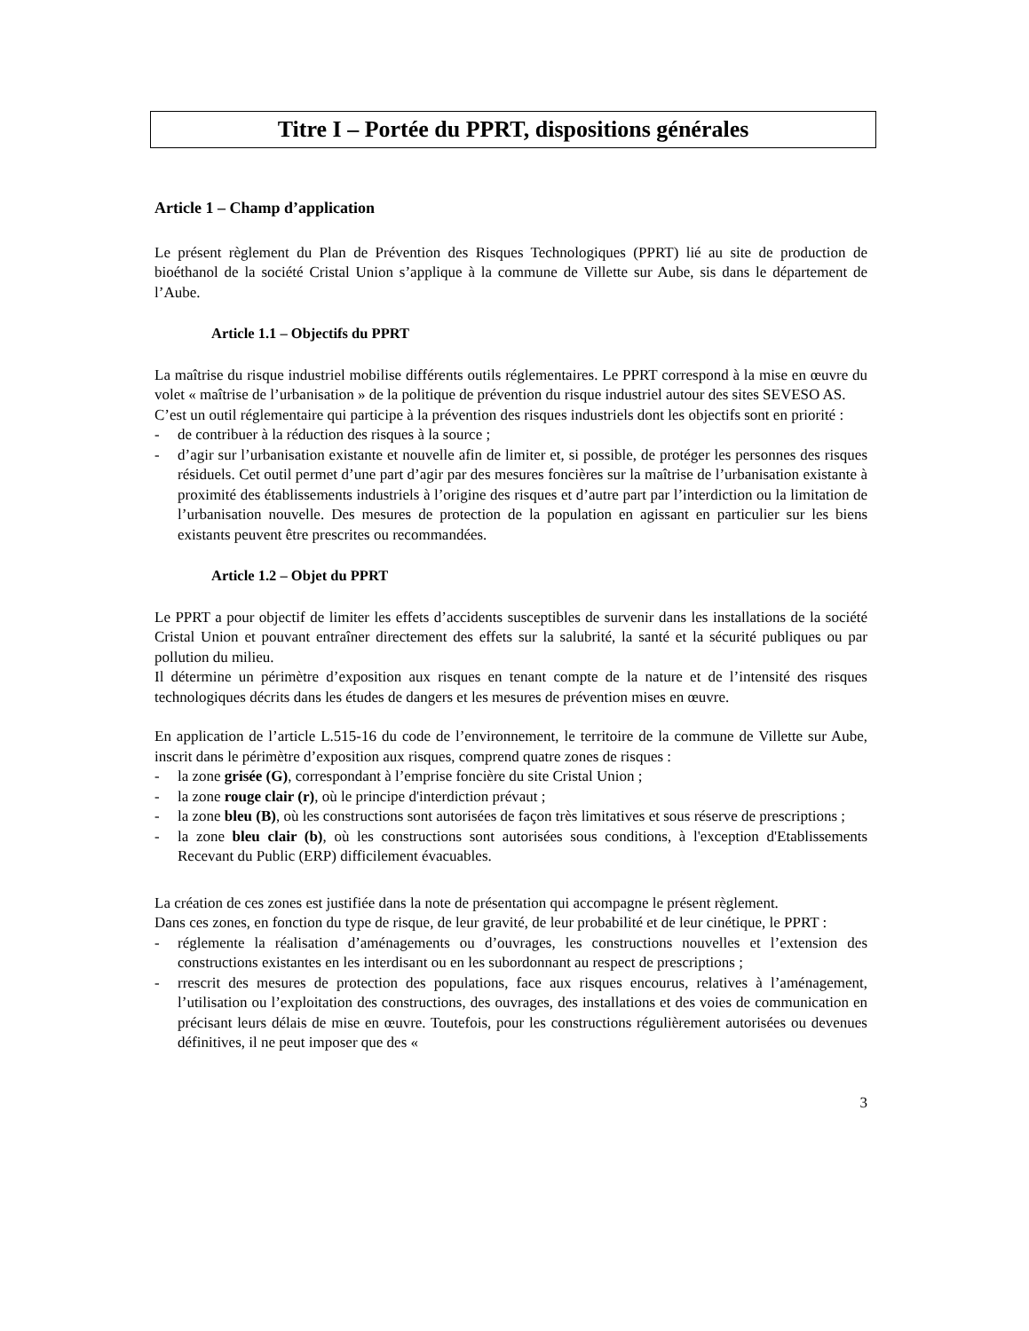Titre I – Portée du PPRT, dispositions générales
Article 1 – Champ d’application
Le présent règlement du Plan de Prévention des Risques Technologiques (PPRT) lié au site de production de bioéthanol de la société Cristal Union s’applique à la commune de Villette sur Aube, sis dans le département de l’Aube.
Article 1.1 – Objectifs du PPRT
La maîtrise du risque industriel mobilise différents outils réglementaires. Le PPRT correspond à la mise en œuvre du volet « maîtrise de l’urbanisation » de la politique de prévention du risque industriel autour des sites SEVESO AS.
C’est un outil réglementaire qui participe à la prévention des risques industriels dont les objectifs sont en priorité :
- de contribuer à la réduction des risques à la source ;
- d’agir sur l’urbanisation existante et nouvelle afin de limiter et, si possible, de protéger les personnes des risques résiduels. Cet outil permet d’une part d’agir par des mesures foncières sur la maîtrise de l’urbanisation existante à proximité des établissements industriels à l’origine des risques et d’autre part par l’interdiction ou la limitation de l’urbanisation nouvelle. Des mesures de protection de la population en agissant en particulier sur les biens existants peuvent être prescrites ou recommandées.
Article 1.2 – Objet du PPRT
Le PPRT a pour objectif de limiter les effets d’accidents susceptibles de survenir dans les installations de la société Cristal Union et pouvant entraîner directement des effets sur la salubrité, la santé et la sécurité publiques ou par pollution du milieu.
Il détermine un périmètre d’exposition aux risques en tenant compte de la nature et de l’intensité des risques technologiques décrits dans les études de dangers et les mesures de prévention mises en œuvre.
En application de l’article L.515-16 du code de l’environnement, le territoire de la commune de Villette sur Aube, inscrit dans le périmètre d’exposition aux risques, comprend quatre zones de risques :
- la zone grisée (G), correspondant à l’emprise foncière du site Cristal Union ;
- la zone rouge clair (r), où le principe d'interdiction prévaut ;
- la zone bleu (B), où les constructions sont autorisées de façon très limitatives et sous réserve de prescriptions ;
- la zone bleu clair (b), où les constructions sont autorisées sous conditions, à l'exception d'Etablissements Recevant du Public (ERP) difficilement évacuables.
La création de ces zones est justifiée dans la note de présentation qui accompagne le présent règlement.
Dans ces zones, en fonction du type de risque, de leur gravité, de leur probabilité et de leur cinétique, le PPRT :
- réglemente la réalisation d’aménagements ou d’ouvrages, les constructions nouvelles et l’extension des constructions existantes en les interdisant ou en les subordonnant au respect de prescriptions ;
- rrescrit des mesures de protection des populations, face aux risques encourus, relatives à l’aménagement, l’utilisation ou l’exploitation des constructions, des ouvrages, des installations et des voies de communication en précisant leurs délais de mise en œuvre. Toutefois, pour les constructions régulièrement autorisées ou devenues définitives, il ne peut imposer que des «
3